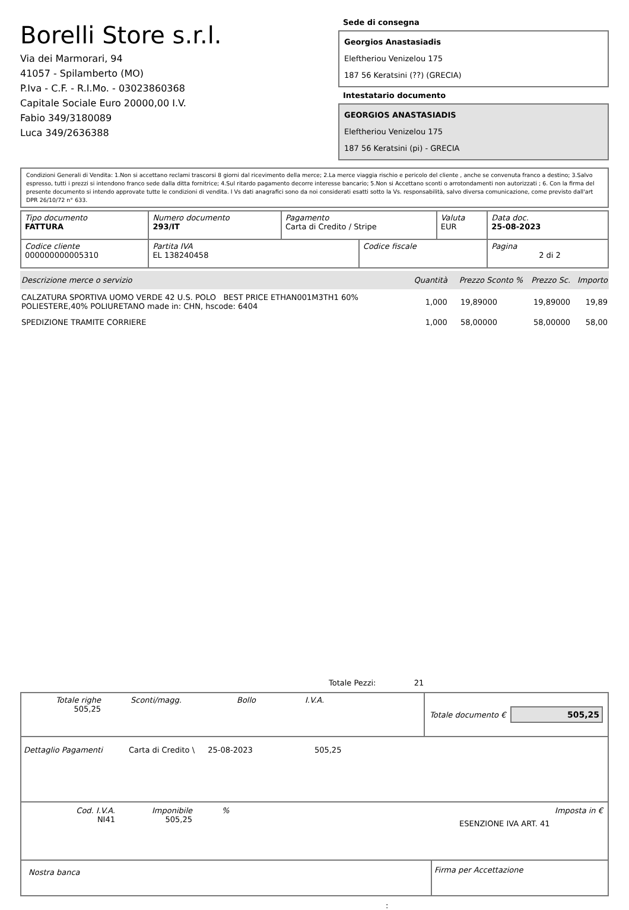Borelli Store s.r.l.
Via dei Marmorari, 94
41057 - Spilamberto (MO)
P.Iva - C.F. - R.I.Mo. - 03023860368
Capitale Sociale Euro 20000,00 I.V.
Fabio 349/3180089
Luca 349/2636388
Sede di consegna
Georgios Anastasiadis
Eleftheriou Venizelou 175
187 56 Keratsini (??) (GRECIA)
Intestatario documento
GEORGIOS ANASTASIADIS
Eleftheriou Venizelou 175
187 56 Keratsini (pi) - GRECIA
Condizioni Generali di Vendita: 1.Non si accettano reclami trascorsi 8 giorni dal ricevimento della merce; 2.La merce viaggia rischio e pericolo del cliente , anche se convenuta franco a destino; 3.Salvo espresso, tutti i prezzi si intendono franco sede dalla ditta fornitrice; 4.Sul ritardo pagamento decorre interesse bancario; 5.Non si Accettano sconti o arrotondamenti non autorizzati ; 6. Con la firma del presente documento si intendo approvate tutte le condizioni di vendita. I Vs dati anagrafici sono da noi considerati esatti sotto la Vs. responsabilità, salvo diversa comunicazione, come previsto dall'art DPR 26/10/72 n° 633.
| Tipo documento FATTURA | Numero documento 293/IT | Pagamento Carta di Credito / Stripe | | Valuta EUR | Data doc. 25-08-2023 |
| Codice cliente 000000000005310 | Partita IVA EL 138240458 | | Codice fiscale | | Pagina 2 di 2 |
| Descrizione merce o servizio | Quantità | Prezzo Sconto % | Prezzo Sc. | Importo |
| --- | --- | --- | --- | --- |
| CALZATURA SPORTIVA UOMO VERDE 42 U.S. POLO BEST PRICE ETHAN001M3TH1 60% POLIESTERE,40% POLIURETANO made in: CHN, hscode: 6404 | 1,000 | 19,89000 | 19,89000 | 19,89 |
| SPEDIZIONE TRAMITE CORRIERE | 1,000 | 58,00000 | 58,00000 | 58,00 |
Totale Pezzi: 21
Totale righe
505,25
Sconti/magg. Bollo I.V.A.
Totale documento €
505,25
Dettaglio Pagamenti Carta di Credito \ 25-08-2023 505,25
Cod. I.V.A.
NI41
Imponibile
505,25
%
ESENZIONE IVA ART. 41
Imposta in €
Nostra banca
Firma per Accettazione
: